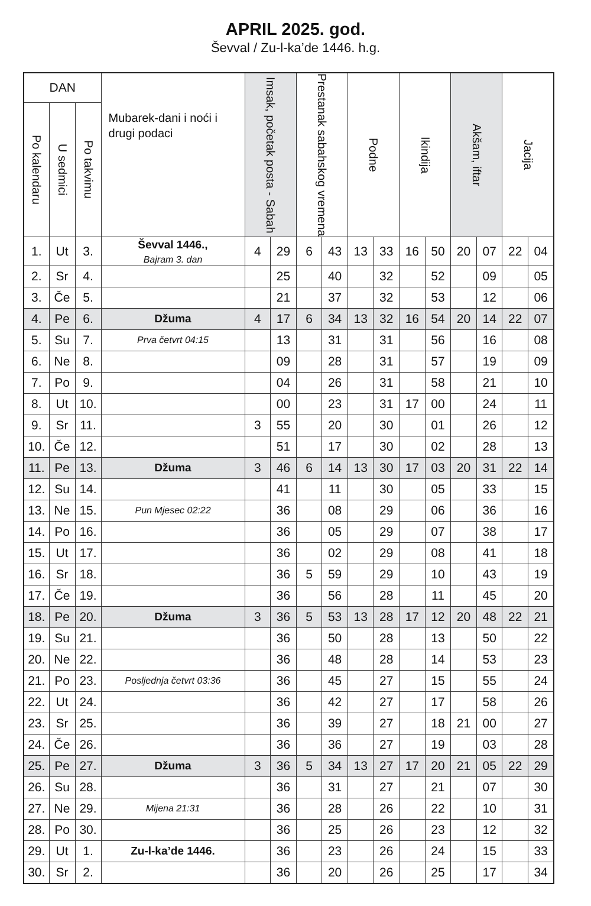APRIL 2025. god.
Ševval / Zu-l-ka’de 1446. h.g.
| DAN | | | Mubarek-dani i noći i drugi podaci | Imsak, početak posta - Sabah | | Prestanak sabahskog vremena | | Podne | | Ikindija | | Akšam, iftar | | Jacija | |
| --- | --- | --- | --- | --- | --- | --- | --- | --- | --- | --- | --- | --- | --- | --- | --- |
| Po kalendaru | U sedmici | Po takvimu | | | | | | | | | | | | | |
| 1. | Ut | 3. | Ševval 1446., Bajram 3. dan | 4 | 29 | 6 | 43 | 13 | 33 | 16 | 50 | 20 | 07 | 22 | 04 |
| 2. | Sr | 4. | | | 25 | | 40 | | 32 | | 52 | | 09 | | 05 |
| 3. | Če | 5. | | | 21 | | 37 | | 32 | | 53 | | 12 | | 06 |
| 4. | Pe | 6. | Džuma | 4 | 17 | 6 | 34 | 13 | 32 | 16 | 54 | 20 | 14 | 22 | 07 |
| 5. | Su | 7. | Prva četvrt 04:15 | | 13 | | 31 | | 31 | | 56 | | 16 | | 08 |
| 6. | Ne | 8. | | | 09 | | 28 | | 31 | | 57 | | 19 | | 09 |
| 7. | Po | 9. | | | 04 | | 26 | | 31 | | 58 | | 21 | | 10 |
| 8. | Ut | 10. | | | 00 | | 23 | | 31 | 17 | 00 | | 24 | | 11 |
| 9. | Sr | 11. | | 3 | 55 | | 20 | | 30 | | 01 | | 26 | | 12 |
| 10. | Če | 12. | | | 51 | | 17 | | 30 | | 02 | | 28 | | 13 |
| 11. | Pe | 13. | Džuma | 3 | 46 | 6 | 14 | 13 | 30 | 17 | 03 | 20 | 31 | 22 | 14 |
| 12. | Su | 14. | | | 41 | | 11 | | 30 | | 05 | | 33 | | 15 |
| 13. | Ne | 15. | Pun Mjesec 02:22 | | 36 | | 08 | | 29 | | 06 | | 36 | | 16 |
| 14. | Po | 16. | | | 36 | | 05 | | 29 | | 07 | | 38 | | 17 |
| 15. | Ut | 17. | | | 36 | | 02 | | 29 | | 08 | | 41 | | 18 |
| 16. | Sr | 18. | | | 36 | 5 | 59 | | 29 | | 10 | | 43 | | 19 |
| 17. | Če | 19. | | | 36 | | 56 | | 28 | | 11 | | 45 | | 20 |
| 18. | Pe | 20. | Džuma | 3 | 36 | 5 | 53 | 13 | 28 | 17 | 12 | 20 | 48 | 22 | 21 |
| 19. | Su | 21. | | | 36 | | 50 | | 28 | | 13 | | 50 | | 22 |
| 20. | Ne | 22. | | | 36 | | 48 | | 28 | | 14 | | 53 | | 23 |
| 21. | Po | 23. | Posljednja četvrt 03:36 | | 36 | | 45 | | 27 | | 15 | | 55 | | 24 |
| 22. | Ut | 24. | | | 36 | | 42 | | 27 | | 17 | | 58 | | 26 |
| 23. | Sr | 25. | | | 36 | | 39 | | 27 | | 18 | 21 | 00 | | 27 |
| 24. | Če | 26. | | | 36 | | 36 | | 27 | | 19 | | 03 | | 28 |
| 25. | Pe | 27. | Džuma | 3 | 36 | 5 | 34 | 13 | 27 | 17 | 20 | 21 | 05 | 22 | 29 |
| 26. | Su | 28. | | | 36 | | 31 | | 27 | | 21 | | 07 | | 30 |
| 27. | Ne | 29. | Mijena 21:31 | | 36 | | 28 | | 26 | | 22 | | 10 | | 31 |
| 28. | Po | 30. | | | 36 | | 25 | | 26 | | 23 | | 12 | | 32 |
| 29. | Ut | 1. | Zu-l-ka’de 1446. | | 36 | | 23 | | 26 | | 24 | | 15 | | 33 |
| 30. | Sr | 2. | | | 36 | | 20 | | 26 | | 25 | | 17 | | 34 |